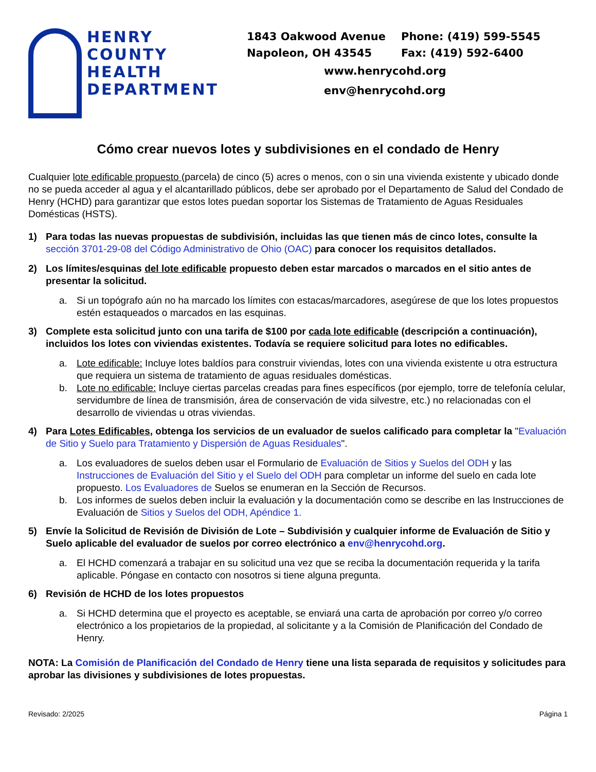HENRY
COUNTY
HEALTH
DEPARTMENT
1843 Oakwood Avenue Phone: (419) 599-5545
Napoleon, OH 43545 Fax: (419) 592-6400
www.henrycohd.org
env@henrycohd.org
Cómo crear nuevos lotes y subdivisiones en el condado de Henry
Cualquier lote edificable propuesto (parcela) de cinco (5) acres o menos, con o sin una vivienda existente y ubicado donde no se pueda acceder al agua y el alcantarillado públicos, debe ser aprobado por el Departamento de Salud del Condado de Henry (HCHD) para garantizar que estos lotes puedan soportar los Sistemas de Tratamiento de Aguas Residuales Domésticas (HSTS).
1) Para todas las nuevas propuestas de subdivisión, incluidas las que tienen más de cinco lotes, consulte la sección 3701-29-08 del Código Administrativo de Ohio (OAC) para conocer los requisitos detallados.
2) Los límites/esquinas del lote edificable propuesto deben estar marcados o marcados en el sitio antes de presentar la solicitud.
a. Si un topógrafo aún no ha marcado los límites con estacas/marcadores, asegúrese de que los lotes propuestos estén estaqueados o marcados en las esquinas.
3) Complete esta solicitud junto con una tarifa de $100 por cada lote edificable (descripción a continuación), incluidos los lotes con viviendas existentes. Todavía se requiere solicitud para lotes no edificables.
a. Lote edificable: Incluye lotes baldíos para construir viviendas, lotes con una vivienda existente u otra estructura que requiera un sistema de tratamiento de aguas residuales domésticas.
b. Lote no edificable: Incluye ciertas parcelas creadas para fines específicos (por ejemplo, torre de telefonía celular, servidumbre de línea de transmisión, área de conservación de vida silvestre, etc.) no relacionadas con el desarrollo de viviendas u otras viviendas.
4) Para Lotes Edificables, obtenga los servicios de un evaluador de suelos calificado para completar la "Evaluación de Sitio y Suelo para Tratamiento y Dispersión de Aguas Residuales".
a. Los evaluadores de suelos deben usar el Formulario de Evaluación de Sitios y Suelos del ODH y las Instrucciones de Evaluación del Sitio y el Suelo del ODH para completar un informe del suelo en cada lote propuesto. Los Evaluadores de Suelos se enumeran en la Sección de Recursos.
b. Los informes de suelos deben incluir la evaluación y la documentación como se describe en las Instrucciones de Evaluación de Sitios y Suelos del ODH, Apéndice 1.
5) Envíe la Solicitud de Revisión de División de Lote – Subdivisión y cualquier informe de Evaluación de Sitio y Suelo aplicable del evaluador de suelos por correo electrónico a env@henrycohd.org.
a. El HCHD comenzará a trabajar en su solicitud una vez que se reciba la documentación requerida y la tarifa aplicable. Póngase en contacto con nosotros si tiene alguna pregunta.
6) Revisión de HCHD de los lotes propuestos
a. Si HCHD determina que el proyecto es aceptable, se enviará una carta de aprobación por correo y/o correo electrónico a los propietarios de la propiedad, al solicitante y a la Comisión de Planificación del Condado de Henry.
NOTA: La Comisión de Planificación del Condado de Henry tiene una lista separada de requisitos y solicitudes para aprobar las divisiones y subdivisiones de lotes propuestas.
Revisado: 2/2025 Página 1